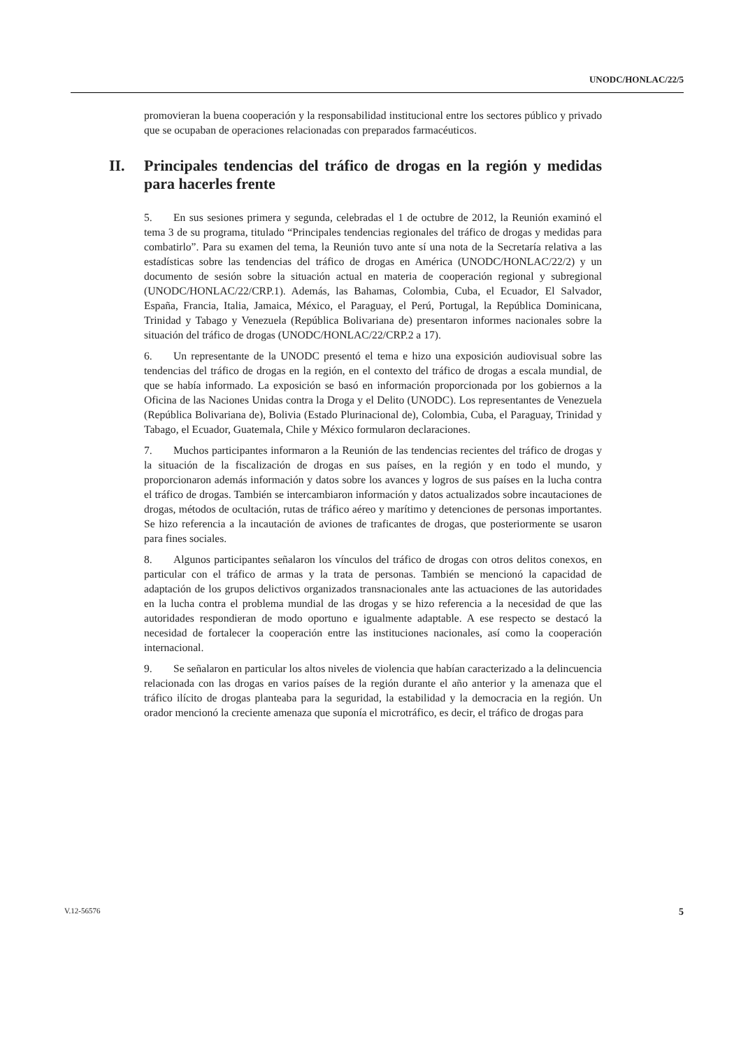UNODC/HONLAC/22/5
promovieran la buena cooperación y la responsabilidad institucional entre los sectores público y privado que se ocupaban de operaciones relacionadas con preparados farmacéuticos.
II. Principales tendencias del tráfico de drogas en la región y medidas para hacerles frente
5. En sus sesiones primera y segunda, celebradas el 1 de octubre de 2012, la Reunión examinó el tema 3 de su programa, titulado “Principales tendencias regionales del tráfico de drogas y medidas para combatirlo”. Para su examen del tema, la Reunión tuvo ante sí una nota de la Secretaría relativa a las estadísticas sobre las tendencias del tráfico de drogas en América (UNODC/HONLAC/22/2) y un documento de sesión sobre la situación actual en materia de cooperación regional y subregional (UNODC/HONLAC/22/CRP.1). Además, las Bahamas, Colombia, Cuba, el Ecuador, El Salvador, España, Francia, Italia, Jamaica, México, el Paraguay, el Perú, Portugal, la República Dominicana, Trinidad y Tabago y Venezuela (República Bolivariana de) presentaron informes nacionales sobre la situación del tráfico de drogas (UNODC/HONLAC/22/CRP.2 a 17).
6. Un representante de la UNODC presentó el tema e hizo una exposición audiovisual sobre las tendencias del tráfico de drogas en la región, en el contexto del tráfico de drogas a escala mundial, de que se había informado. La exposición se basó en información proporcionada por los gobiernos a la Oficina de las Naciones Unidas contra la Droga y el Delito (UNODC). Los representantes de Venezuela (República Bolivariana de), Bolivia (Estado Plurinacional de), Colombia, Cuba, el Paraguay, Trinidad y Tabago, el Ecuador, Guatemala, Chile y México formularon declaraciones.
7. Muchos participantes informaron a la Reunión de las tendencias recientes del tráfico de drogas y la situación de la fiscalización de drogas en sus países, en la región y en todo el mundo, y proporcionaron además información y datos sobre los avances y logros de sus países en la lucha contra el tráfico de drogas. También se intercambiaron información y datos actualizados sobre incautaciones de drogas, métodos de ocultación, rutas de tráfico aéreo y marítimo y detenciones de personas importantes. Se hizo referencia a la incautación de aviones de traficantes de drogas, que posteriormente se usaron para fines sociales.
8. Algunos participantes señalaron los vínculos del tráfico de drogas con otros delitos conexos, en particular con el tráfico de armas y la trata de personas. También se mencionó la capacidad de adaptación de los grupos delictivos organizados transnacionales ante las actuaciones de las autoridades en la lucha contra el problema mundial de las drogas y se hizo referencia a la necesidad de que las autoridades respondieran de modo oportuno e igualmente adaptable. A ese respecto se destacó la necesidad de fortalecer la cooperación entre las instituciones nacionales, así como la cooperación internacional.
9. Se señalaron en particular los altos niveles de violencia que habían caracterizado a la delincuencia relacionada con las drogas en varios países de la región durante el año anterior y la amenaza que el tráfico ilícito de drogas planteaba para la seguridad, la estabilidad y la democracia en la región. Un orador mencionó la creciente amenaza que suponía el microtráfico, es decir, el tráfico de drogas para
V.12-56576 5